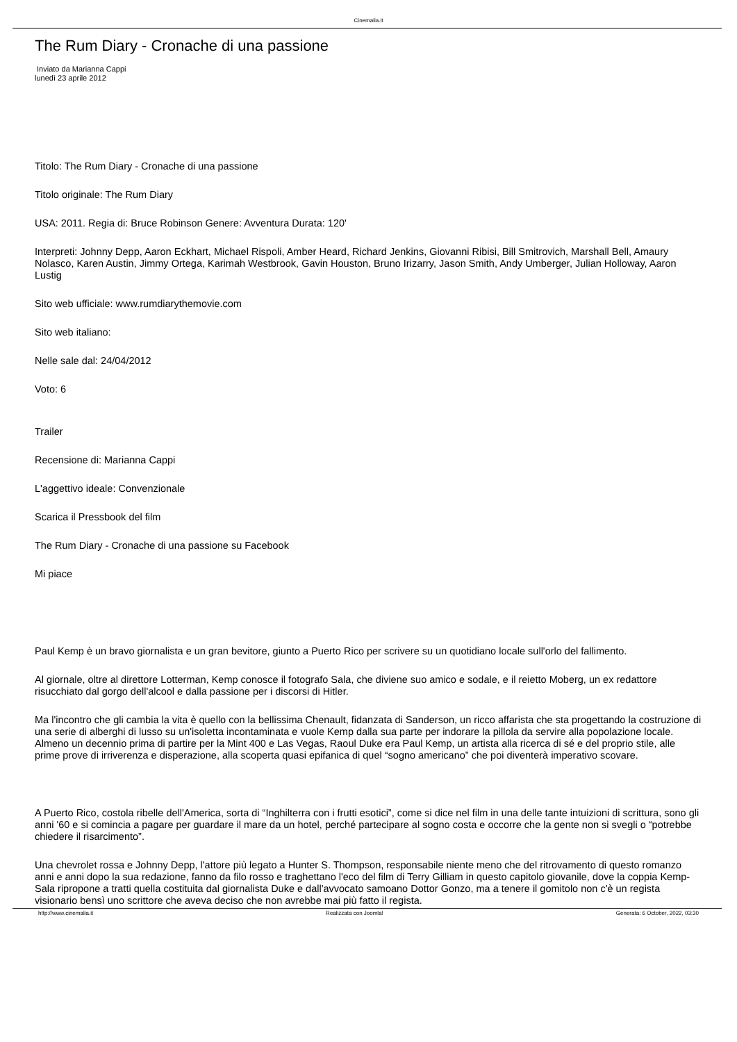Cinemalia.it
The Rum Diary - Cronache di una passione
Inviato da Marianna Cappi
lunedì 23 aprile 2012
Titolo: The Rum Diary - Cronache di una passione
Titolo originale: The Rum Diary
USA: 2011. Regia di: Bruce Robinson Genere: Avventura Durata: 120'
Interpreti: Johnny Depp, Aaron Eckhart, Michael Rispoli, Amber Heard, Richard Jenkins, Giovanni Ribisi, Bill Smitrovich, Marshall Bell, Amaury Nolasco, Karen Austin, Jimmy Ortega, Karimah Westbrook, Gavin Houston, Bruno Irizarry, Jason Smith, Andy Umberger, Julian Holloway, Aaron Lustig
Sito web ufficiale: www.rumdiarythemovie.com
Sito web italiano:
Nelle sale dal: 24/04/2012
Voto: 6
Trailer
Recensione di: Marianna Cappi
L'aggettivo ideale: Convenzionale
Scarica il Pressbook del film
The Rum Diary - Cronache di una passione su Facebook
Mi piace
Paul Kemp è un bravo giornalista e un gran bevitore, giunto a Puerto Rico per scrivere su un quotidiano locale sull'orlo del fallimento.
Al giornale, oltre al direttore Lotterman, Kemp conosce il fotografo Sala, che diviene suo amico e sodale, e il reietto Moberg, un ex redattore risucchiato dal gorgo dell'alcool e dalla passione per i discorsi di Hitler.
Ma l'incontro che gli cambia la vita è quello con la bellissima Chenault, fidanzata di Sanderson, un ricco affarista che sta progettando la costruzione di una serie di alberghi di lusso su un'isoletta incontaminata e vuole Kemp dalla sua parte per indorare la pillola da servire alla popolazione locale.
Almeno un decennio prima di partire per la Mint 400 e Las Vegas, Raoul Duke era Paul Kemp, un artista alla ricerca di sé e del proprio stile, alle prime prove di irriverenza e disperazione, alla scoperta quasi epifanica di quel “sogno americano” che poi diventerà imperativo scovare.
A Puerto Rico, costola ribelle dell'America, sorta di “Inghilterra con i frutti esotici”, come si dice nel film in una delle tante intuizioni di scrittura, sono gli anni '60 e si comincia a pagare per guardare il mare da un hotel, perché partecipare al sogno costa e occorre che la gente non si svegli o “potrebbe chiedere il risarcimento”.
Una chevrolet rossa e Johnny Depp, l'attore più legato a Hunter S. Thompson, responsabile niente meno che del ritrovamento di questo romanzo anni e anni dopo la sua redazione, fanno da filo rosso e traghettano l'eco del film di Terry Gilliam in questo capitolo giovanile, dove la coppia Kemp-Sala ripropone a tratti quella costituita dal giornalista Duke e dall'avvocato samoano Dottor Gonzo, ma a tenere il gomitolo non c'è un regista visionario bensì uno scrittore che aveva deciso che non avrebbe mai più fatto il regista.
http://www.cinemalia.it Realizzata con Joomla! Generata: 6 October, 2022, 03:30